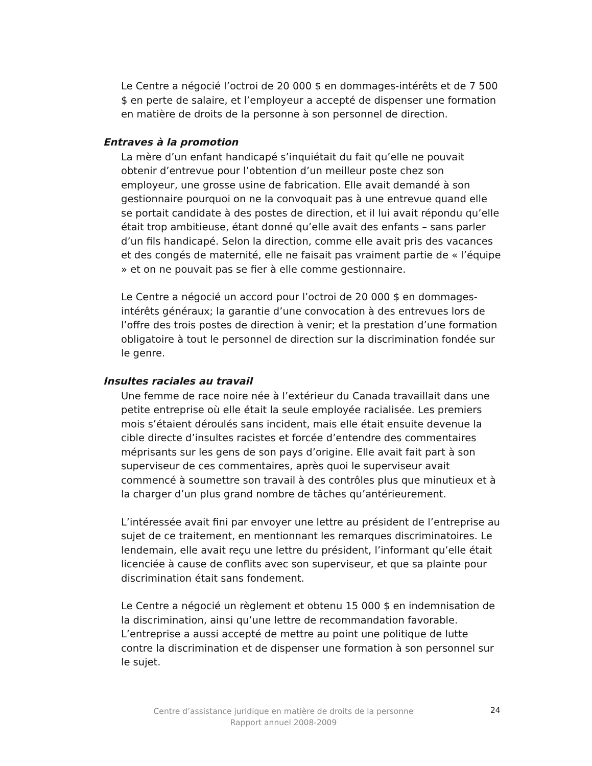Le Centre a négocié l’octroi de 20 000 $ en dommages-intérêts et de 7 500 $ en perte de salaire, et l’employeur a accepté de dispenser une formation en matière de droits de la personne à son personnel de direction.
Entraves à la promotion
La mère d’un enfant handicapé s’inquiétait du fait qu’elle ne pouvait obtenir d’entrevue pour l’obtention d’un meilleur poste chez son employeur, une grosse usine de fabrication. Elle avait demandé à son gestionnaire pourquoi on ne la convoquait pas à une entrevue quand elle se portait candidate à des postes de direction, et il lui avait répondu qu’elle était trop ambitieuse, étant donné qu’elle avait des enfants – sans parler d’un fils handicapé. Selon la direction, comme elle avait pris des vacances et des congés de maternité, elle ne faisait pas vraiment partie de « l’équipe » et on ne pouvait pas se fier à elle comme gestionnaire.
Le Centre a négocié un accord pour l’octroi de 20 000 $ en dommages-intérêts généraux; la garantie d’une convocation à des entrevues lors de l’offre des trois postes de direction à venir; et la prestation d’une formation obligatoire à tout le personnel de direction sur la discrimination fondée sur le genre.
Insultes raciales au travail
Une femme de race noire née à l’extérieur du Canada travaillait dans une petite entreprise où elle était la seule employée racialisée. Les premiers mois s’étaient déroulés sans incident, mais elle était ensuite devenue la cible directe d’insultes racistes et forcée d’entendre des commentaires méprisants sur les gens de son pays d’origine. Elle avait fait part à son superviseur de ces commentaires, après quoi le superviseur avait commencé à soumettre son travail à des contrôles plus que minutieux et à la charger d’un plus grand nombre de tâches qu’antérieurement.
L’intéressée avait fini par envoyer une lettre au président de l’entreprise au sujet de ce traitement, en mentionnant les remarques discriminatoires. Le lendemain, elle avait reçu une lettre du président, l’informant qu’elle était licenciée à cause de conflits avec son superviseur, et que sa plainte pour discrimination était sans fondement.
Le Centre a négocié un règlement et obtenu 15 000 $ en indemnisation de la discrimination, ainsi qu’une lettre de recommandation favorable. L’entreprise a aussi accepté de mettre au point une politique de lutte contre la discrimination et de dispenser une formation à son personnel sur le sujet.
Centre d’assistance juridique en matière de droits de la personne
Rapport annuel 2008-2009
24